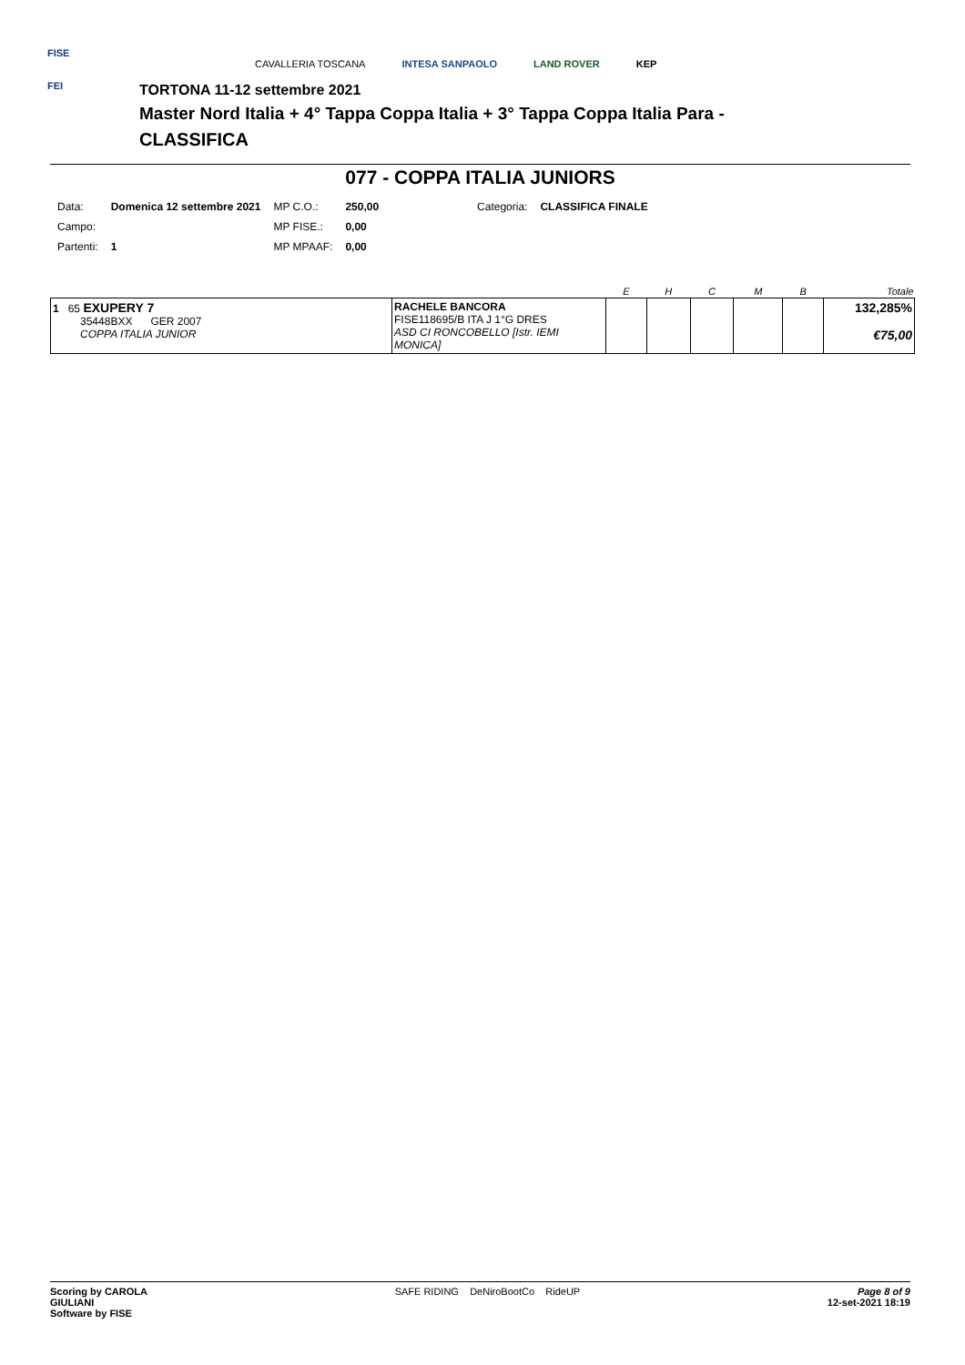FISE
FEI
CAVALLERIA TOSCANA INTESA SANPAOLO LAND ROVER KEP
TORTONA 11-12 settembre 2021
Master Nord Italia + 4° Tappa Coppa Italia + 3° Tappa Coppa Italia Para -
CLASSIFICA
077 - COPPA ITALIA JUNIORS
| Data: | Domenica 12 settembre 2021 | MP C.O.: | 250,00 | Categoria: | CLASSIFICA FINALE |
| Campo: | | MP FISE.: | 0,00 | | |
| Partenti: | 1 | MP MPAAF: | 0,00 | | |
| | | E | H | C | M | B | Totale |
| --- | --- | --- | --- | --- | --- | --- | --- |
| 1 65 EXUPERY 7 35448BXX GER 2007 COPPA ITALIA JUNIOR | RACHELE BANCORA FISE118695/B ITA J 1°G DRES ASD CI RONCOBELLO [Istr. IEMI MONICA] | | | | | | 132,285% €75,00 |
Scoring by CAROLA
GIULIANI
Software by FISE
SAFE RIDING DeNiroBootCo RideUP
Page 8 of 9
12-set-2021 18:19